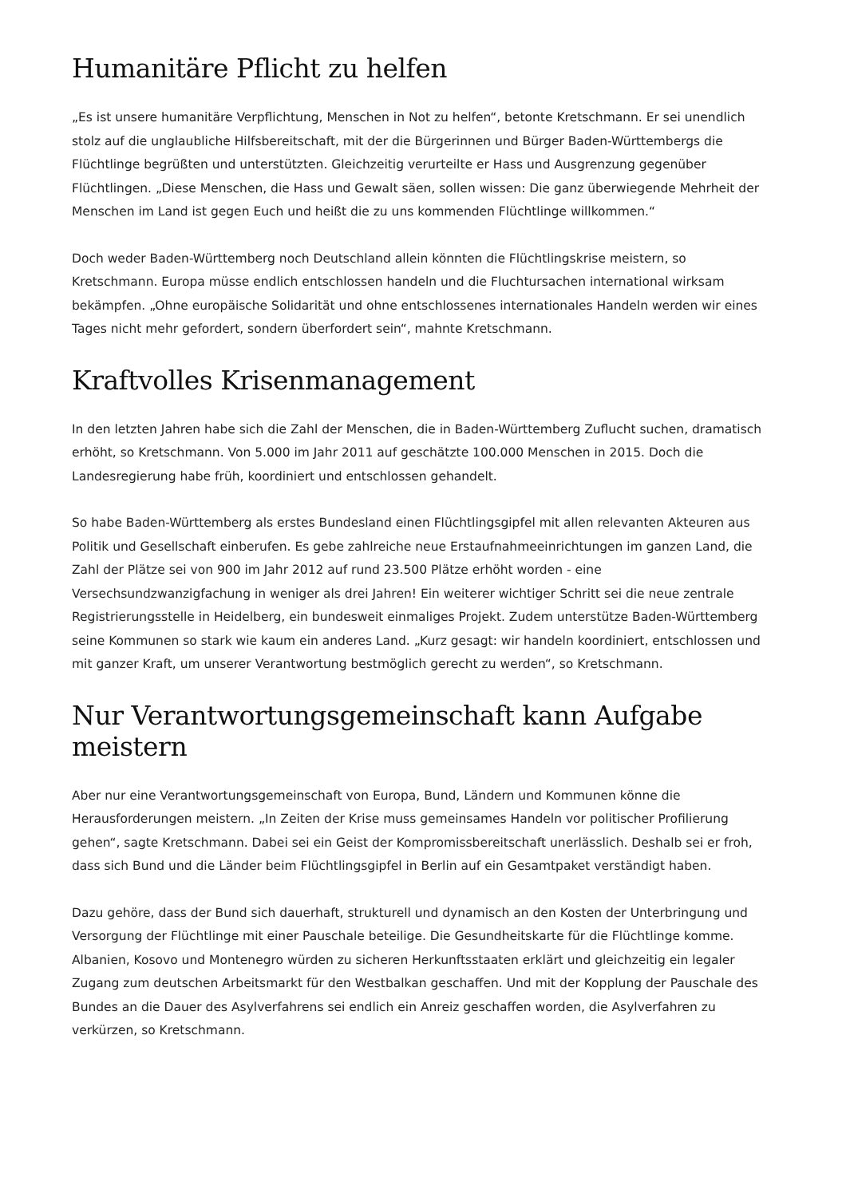Humanitäre Pflicht zu helfen
„Es ist unsere humanitäre Verpflichtung, Menschen in Not zu helfen“, betonte Kretschmann. Er sei unendlich stolz auf die unglaubliche Hilfsbereitschaft, mit der die Bürgerinnen und Bürger Baden-Württembergs die Flüchtlinge begrüßten und unterstützten. Gleichzeitig verurteilte er Hass und Ausgrenzung gegenüber Flüchtlingen. „Diese Menschen, die Hass und Gewalt säen, sollen wissen: Die ganz überwiegende Mehrheit der Menschen im Land ist gegen Euch und heißt die zu uns kommenden Flüchtlinge willkommen.“
Doch weder Baden-Württemberg noch Deutschland allein könnten die Flüchtlingskrise meistern, so Kretschmann. Europa müsse endlich entschlossen handeln und die Fluchtursachen international wirksam bekämpfen. „Ohne europäische Solidarität und ohne entschlossenes internationales Handeln werden wir eines Tages nicht mehr gefordert, sondern überfordert sein“, mahnte Kretschmann.
Kraftvolles Krisenmanagement
In den letzten Jahren habe sich die Zahl der Menschen, die in Baden-Württemberg Zuflucht suchen, dramatisch erhöht, so Kretschmann. Von 5.000 im Jahr 2011 auf geschätzte 100.000 Menschen in 2015. Doch die Landesregierung habe früh, koordiniert und entschlossen gehandelt.
So habe Baden-Württemberg als erstes Bundesland einen Flüchtlingsgipfel mit allen relevanten Akteuren aus Politik und Gesellschaft einberufen. Es gebe zahlreiche neue Erstaufnahmeeinrichtungen im ganzen Land, die Zahl der Plätze sei von 900 im Jahr 2012 auf rund 23.500 Plätze erhöht worden - eine Versechsundzwanzigfachung in weniger als drei Jahren! Ein weiterer wichtiger Schritt sei die neue zentrale Registrierungsstelle in Heidelberg, ein bundesweit einmaliges Projekt. Zudem unterstütze Baden-Württemberg seine Kommunen so stark wie kaum ein anderes Land. „Kurz gesagt: wir handeln koordiniert, entschlossen und mit ganzer Kraft, um unserer Verantwortung bestmöglich gerecht zu werden“, so Kretschmann.
Nur Verantwortungsgemeinschaft kann Aufgabe meistern
Aber nur eine Verantwortungsgemeinschaft von Europa, Bund, Ländern und Kommunen könne die Herausforderungen meistern. „In Zeiten der Krise muss gemeinsames Handeln vor politischer Profilierung gehen“, sagte Kretschmann. Dabei sei ein Geist der Kompromissbereitschaft unerlässlich. Deshalb sei er froh, dass sich Bund und die Länder beim Flüchtlingsgipfel in Berlin auf ein Gesamtpaket verständigt haben.
Dazu gehöre, dass der Bund sich dauerhaft, strukturell und dynamisch an den Kosten der Unterbringung und Versorgung der Flüchtlinge mit einer Pauschale beteilige. Die Gesundheitskarte für die Flüchtlinge komme. Albanien, Kosovo und Montenegro würden zu sicheren Herkunftsstaaten erklärt und gleichzeitig ein legaler Zugang zum deutschen Arbeitsmarkt für den Westbalkan geschaffen. Und mit der Kopplung der Pauschale des Bundes an die Dauer des Asylverfahrens sei endlich ein Anreiz geschaffen worden, die Asylverfahren zu verkürzen, so Kretschmann.